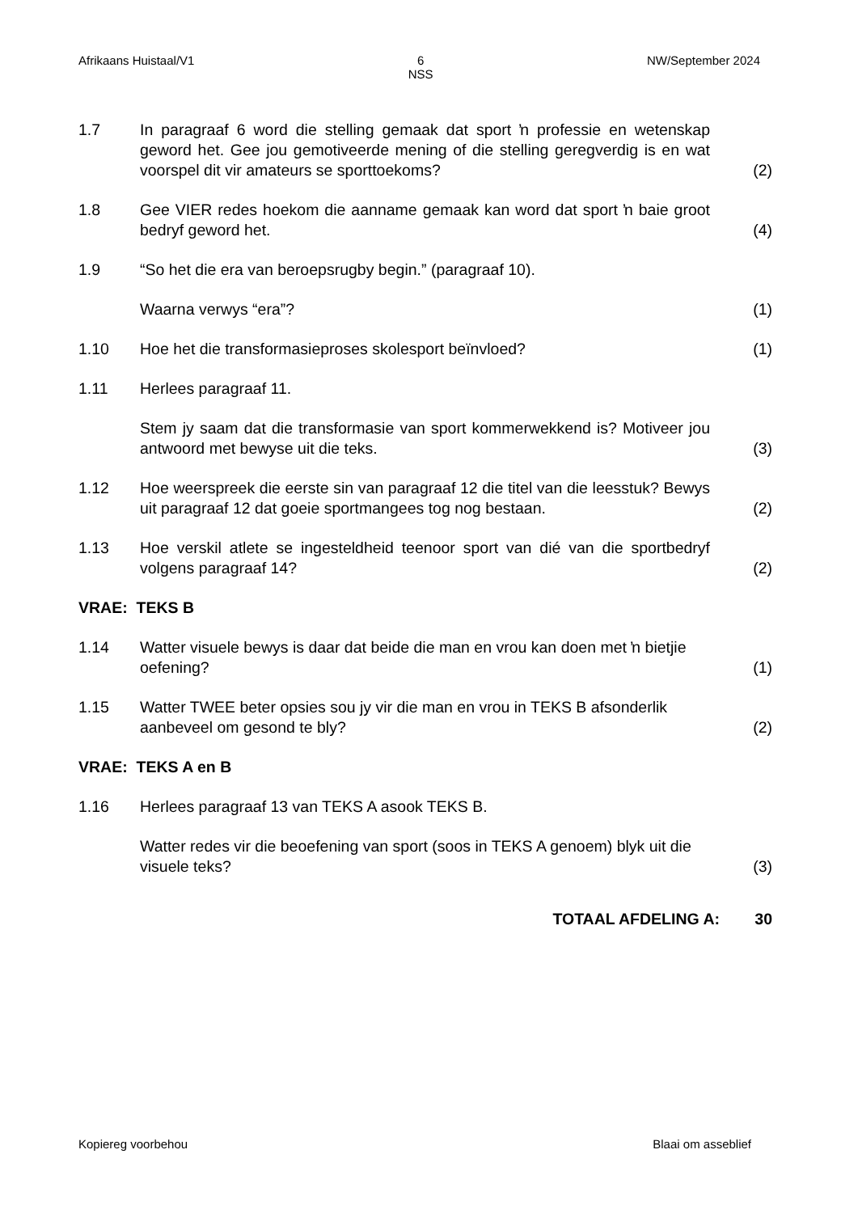Afrikaans Huistaal/V1 6
NSS NW/September 2024
1.7 In paragraaf 6 word die stelling gemaak dat sport ŉ professie en wetenskap geword het. Gee jou gemotiveerde mening of die stelling geregverdig is en wat voorspel dit vir amateurs se sporttoekoms?
(2)
1.8 Gee VIER redes hoekom die aanname gemaak kan word dat sport ŉ baie groot bedryf geword het.
(4)
1.9 “So het die era van beroepsrugby begin.” (paragraaf 10).
Waarna verwys “era”?
(1)
1.10 Hoe het die transformasieproses skolesport beïnvloed? (1)
1.11 Herlees paragraaf 11.
Stem jy saam dat die transformasie van sport kommerwekkend is? Motiveer jou antwoord met bewyse uit die teks.
(3)
1.12 Hoe weerspreek die eerste sin van paragraaf 12 die titel van die leesstuk? Bewys uit paragraaf 12 dat goeie sportmangees tog nog bestaan.
(2)
1.13 Hoe verskil atlete se ingesteldheid teenoor sport van dié van die sportbedryf volgens paragraaf 14?
(2)
VRAE: TEKS B
1.14 Watter visuele bewys is daar dat beide die man en vrou kan doen met ŉ bietjie oefening?
(1)
1.15 Watter TWEE beter opsies sou jy vir die man en vrou in TEKS B afsonderlik aanbeveel om gesond te bly?
(2)
VRAE: TEKS A en B
1.16 Herlees paragraaf 13 van TEKS A asook TEKS B.
Watter redes vir die beoefening van sport (soos in TEKS A genoem) blyk uit die visuele teks?
(3)
TOTAAL AFDELING A: 30
Kopiereg voorbehou Blaai om asseblief